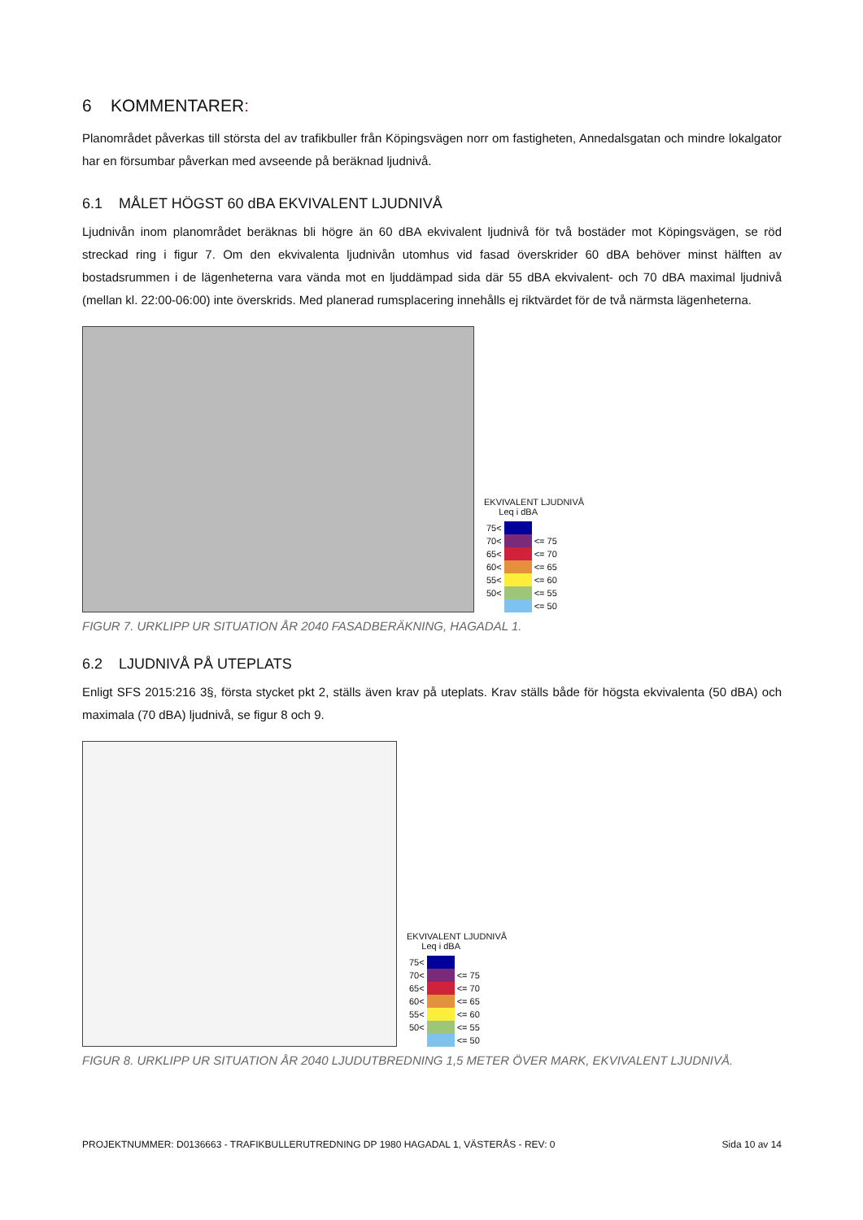6 KOMMENTARER:
Planområdet påverkas till största del av trafikbuller från Köpingsvägen norr om fastigheten, Annedalsgatan och mindre lokalgator har en försumbar påverkan med avseende på beräknad ljudnivå.
6.1 MÅLET HÖGST 60 dBA EKVIVALENT LJUDNIVÅ
Ljudnivån inom planområdet beräknas bli högre än 60 dBA ekvivalent ljudnivå för två bostäder mot Köpingsvägen, se röd streckad ring i figur 7. Om den ekvivalenta ljudnivån utomhus vid fasad överskrider 60 dBA behöver minst hälften av bostadsrummen i de lägenheterna vara vända mot en ljuddämpad sida där 55 dBA ekvivalent- och 70 dBA maximal ljudnivå (mellan kl. 22:00-06:00) inte överskrids. Med planerad rumsplacering innehålls ej riktvärdet för de två närmsta lägenheterna.
EKVIVALENT LJUDNIVÅ
Leq i dBA
| 75< | | |
| 70< | | <= 75 |
| 65< | | <= 70 |
| 60< | | <= 65 |
| 55< | | <= 60 |
| 50< | | <= 55 |
| | | <= 50 |
FIGUR 7. URKLIPP UR SITUATION ÅR 2040 FASADBERÄKNING, HAGADAL 1.
6.2 LJUDNIVÅ PÅ UTEPLATS
Enligt SFS 2015:216 3§, första stycket pkt 2, ställs även krav på uteplats. Krav ställs både för högsta ekvivalenta (50 dBA) och maximala (70 dBA) ljudnivå, se figur 8 och 9.
EKVIVALENT LJUDNIVÅ
Leq i dBA
| 75< | | |
| 70< | | <= 75 |
| 65< | | <= 70 |
| 60< | | <= 65 |
| 55< | | <= 60 |
| 50< | | <= 55 |
| | | <= 50 |
FIGUR 8. URKLIPP UR SITUATION ÅR 2040 LJUDUTBREDNING 1,5 METER ÖVER MARK, EKVIVALENT LJUDNIVÅ.
PROJEKTNUMMER: D0136663 - TRAFIKBULLERUTREDNING DP 1980 HAGADAL 1, VÄSTERÅS - REV: 0 Sida 10 av 14